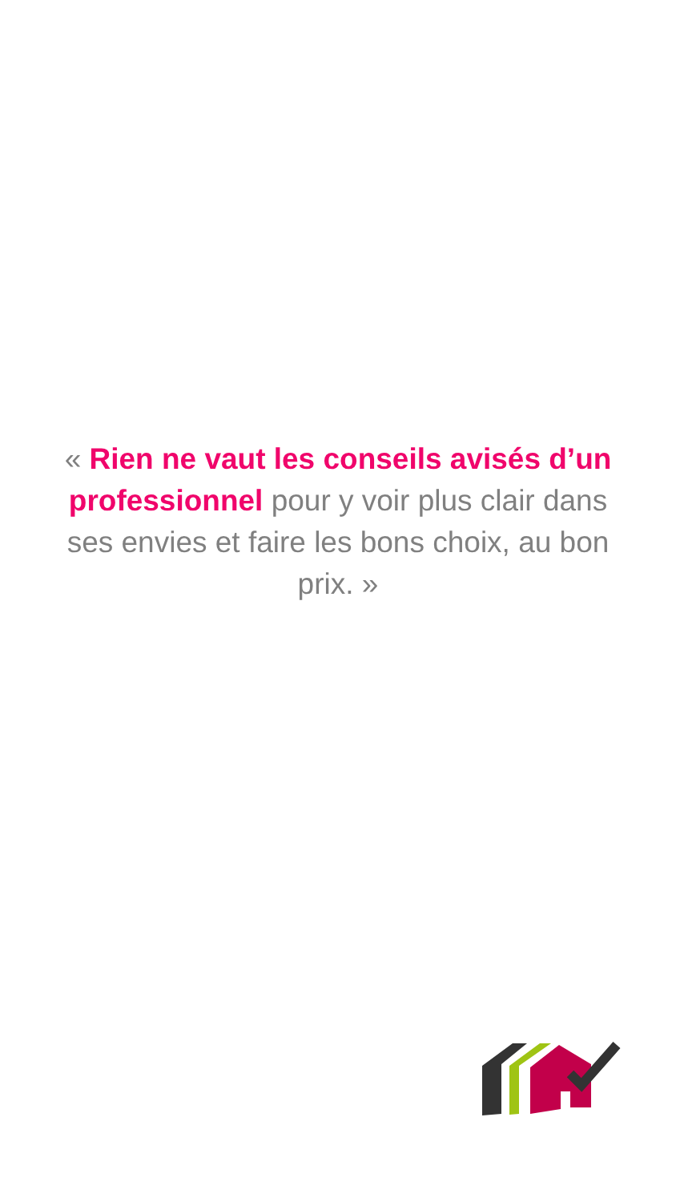« Rien ne vaut les conseils avisés d’un professionnel pour y voir plus clair dans ses envies et faire les bons choix, au bon prix. »